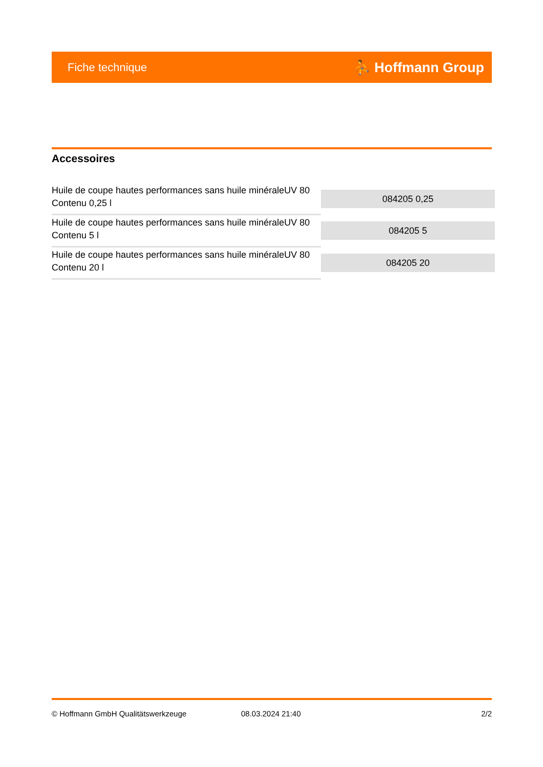Fiche technique ⛹ Hoffmann Group
Accessoires
| Huile de coupe hautes performances sans huile minéraleUV 80 Contenu 0,25 l | 084205 0,25 |
| Huile de coupe hautes performances sans huile minéraleUV 80 Contenu 5 l | 084205 5 |
| Huile de coupe hautes performances sans huile minéraleUV 80 Contenu 20 l | 084205 20 |
© Hoffmann GmbH Qualitätswerkzeuge 08.03.2024 21:40 2/2